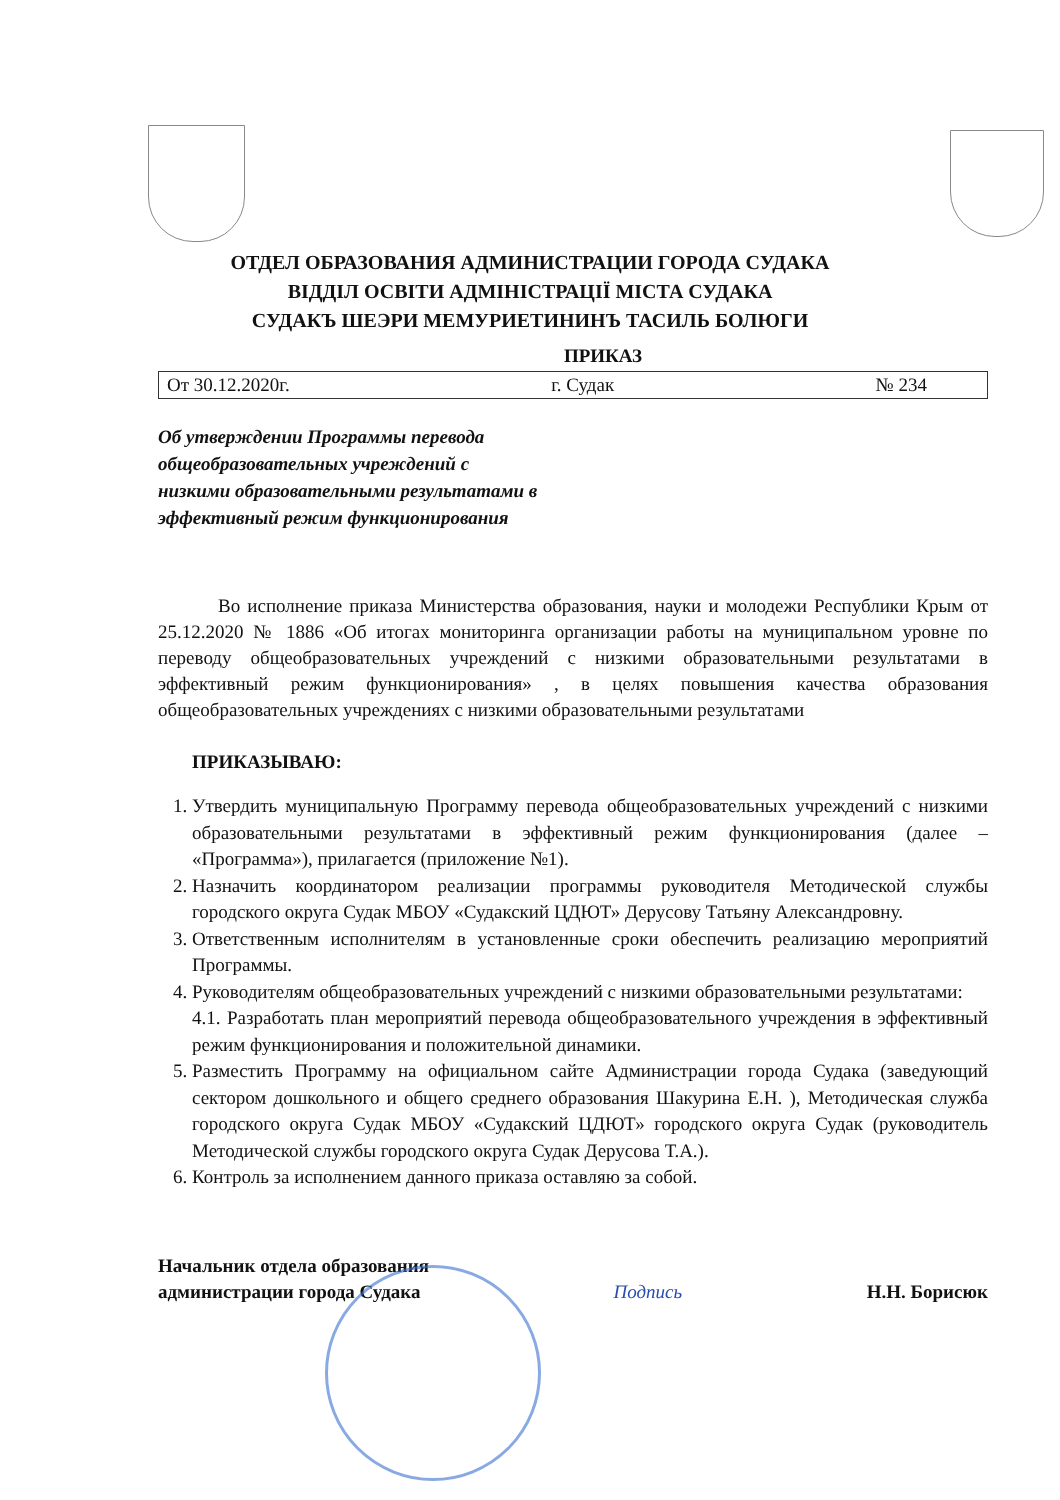ОТДЕЛ ОБРАЗОВАНИЯ АДМИНИСТРАЦИИ ГОРОДА СУДАКА
ВІДДІЛ ОСВІТИ АДМІНІСТРАЦІЇ МІСТА СУДАКА
СУДАКЪ ШЕЭРИ МЕМУРИЕТИНИНЪ ТАСИЛЬ БОЛЮГИ
ПРИКАЗ
От 30.12.2020г. г. Судак № 234
Об утверждении Программы перевода общеобразовательных учреждений с низкими образовательными результатами в эффективный режим функционирования
Во исполнение приказа Министерства образования, науки и молодежи Республики Крым от 25.12.2020 № 1886 «Об итогах мониторинга организации работы на муниципальном уровне по переводу общеобразовательных учреждений с низкими образовательными результатами в эффективный режим функционирования» , в целях повышения качества образования общеобразовательных учреждениях с низкими образовательными результатами
ПРИКАЗЫВАЮ:
1. Утвердить муниципальную Программу перевода общеобразовательных учреждений с низкими образовательными результатами в эффективный режим функционирования (далее – «Программа»), прилагается (приложение №1).
2. Назначить координатором реализации программы руководителя Методической службы городского округа Судак МБОУ «Судакский ЦДЮТ» Дерусову Татьяну Александровну.
3. Ответственным исполнителям в установленные сроки обеспечить реализацию мероприятий Программы.
4. Руководителям общеобразовательных учреждений с низкими образовательными результатами:
4.1. Разработать план мероприятий перевода общеобразовательного учреждения в эффективный режим функционирования и положительной динамики.
5. Разместить Программу на официальном сайте Администрации города Судака (заведующий сектором дошкольного и общего среднего образования Шакурина Е.Н. ), Методическая служба городского округа Судак МБОУ «Судакский ЦДЮТ» городского округа Судак (руководитель Методической службы городского округа Судак Дерусова Т.А.).
6. Контроль за исполнением данного приказа оставляю за собой.
Начальник отдела образования
администрации города Судака
Подпись
Н.Н. Борисюк